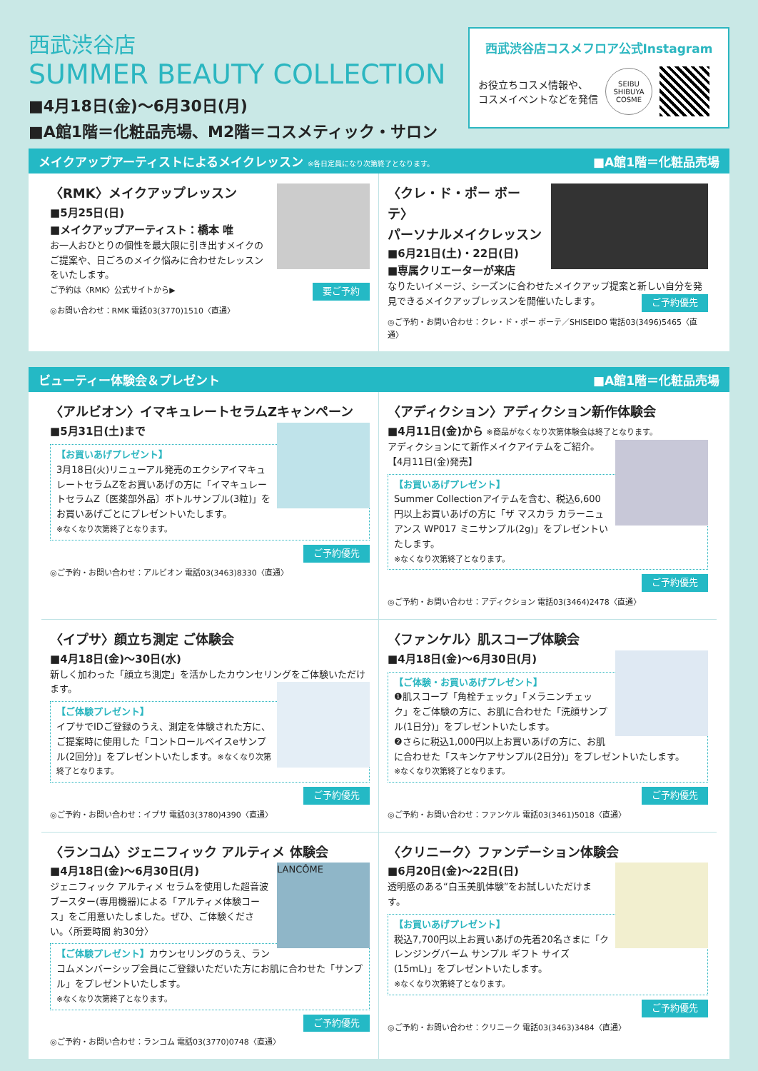西武渋谷店
SUMMER BEAUTY COLLECTION
■4月18日(金)～6月30日(月)
■A館1階＝化粧品売場、M2階＝コスメティック・サロン
西武渋谷店コスメフロア公式Instagram
お役立ちコスメ情報や、
コスメイベントなどを発信
SEIBU SHIBUYA COSME
メイクアップアーティストによるメイクレッスン ※各日定員になり次第終了となります。 ■A館1階＝化粧品売場
〈RMK〉メイクアップレッスン
■5月25日(日)
■メイクアップアーティスト：橋本 唯
お一人おひとりの個性を最大限に引き出すメイクのご提案や、日ごろのメイク悩みに合わせたレッスンをいたします。
ご予約は〈RMK〉公式サイトから▶ 要ご予約
◎お問い合わせ：RMK 電話03(3770)1510〈直通〉
〈クレ・ド・ポー ボーテ〉
パーソナルメイクレッスン
■6月21日(土)・22日(日)
■専属クリエーターが来店
なりたいイメージ、シーズンに合わせたメイクアップ提案と新しい自分を発見できるメイクアップレッスンを開催いたします。 ご予約優先
◎ご予約・お問い合わせ：クレ・ド・ポー ボーテ／SHISEIDO 電話03(3496)5465〈直通〉
ビューティー体験会＆プレゼント ■A館1階＝化粧品売場
〈アルビオン〉イマキュレートセラムZキャンペーン
■5月31日(土)まで
【お買いあげプレゼント】
3月18日(火)リニューアル発売のエクシアイマキュレートセラムZをお買いあげの方に「イマキュレートセラムZ〔医薬部外品〕ボトルサンプル(3粒)」をお買いあげごとにプレゼントいたします。
※なくなり次第終了となります。
ご予約優先
◎ご予約・お問い合わせ：アルビオン 電話03(3463)8330〈直通〉
〈アディクション〉アディクション新作体験会
■4月11日(金)から ※商品がなくなり次第体験会は終了となります。
アディクションにて新作メイクアイテムをご紹介。【4月11日(金)発売】
【お買いあげプレゼント】
Summer Collectionアイテムを含む、税込6,600円以上お買いあげの方に「ザ マスカラ カラーニュアンス WP017 ミニサンプル(2g)」をプレゼントいたします。
※なくなり次第終了となります。
ご予約優先
◎ご予約・お問い合わせ：アディクション 電話03(3464)2478〈直通〉
〈イプサ〉顔立ち測定 ご体験会
■4月18日(金)～30日(水)
新しく加わった「顔立ち測定」を活かしたカウンセリングをご体験いただけます。
【ご体験プレゼント】
イプサでIDご登録のうえ、測定を体験された方に、ご提案時に使用した「コントロールベイスeサンプル(2回分)」をプレゼントいたします。※なくなり次第終了となります。
ご予約優先
◎ご予約・お問い合わせ：イプサ 電話03(3780)4390〈直通〉
〈ファンケル〉肌スコープ体験会
■4月18日(金)～6月30日(月)
【ご体験・お買いあげプレゼント】
❶肌スコープ「角栓チェック」「メラニンチェック」をご体験の方に、お肌に合わせた「洗顔サンプル(1日分)」をプレゼントいたします。
❷さらに税込1,000円以上お買いあげの方に、お肌に合わせた「スキンケアサンプル(2日分)」をプレゼントいたします。
※なくなり次第終了となります。
ご予約優先
◎ご予約・お問い合わせ：ファンケル 電話03(3461)5018〈直通〉
〈ランコム〉ジェニフィック アルティメ 体験会
■4月18日(金)～6月30日(月)
LANCÔME
ジェニフィック アルティメ セラムを使用した超音波ブースター(専用機器)による「アルティメ体験コース」をご用意いたしました。ぜひ、ご体験ください。〈所要時間 約30分〉
【ご体験プレゼント】カウンセリングのうえ、ランコムメンバーシップ会員にご登録いただいた方にお肌に合わせた「サンプル」をプレゼントいたします。
※なくなり次第終了となります。
ご予約優先
◎ご予約・お問い合わせ：ランコム 電話03(3770)0748〈直通〉
〈クリニーク〉ファンデーション体験会
■6月20日(金)～22日(日)
透明感のある“白玉美肌体験”をお試しいただけます。
【お買いあげプレゼント】
税込7,700円以上お買いあげの先着20名さまに「クレンジングバーム サンプル ギフト サイズ(15mL)」をプレゼントいたします。
※なくなり次第終了となります。
ご予約優先
◎ご予約・お問い合わせ：クリニーク 電話03(3463)3484〈直通〉